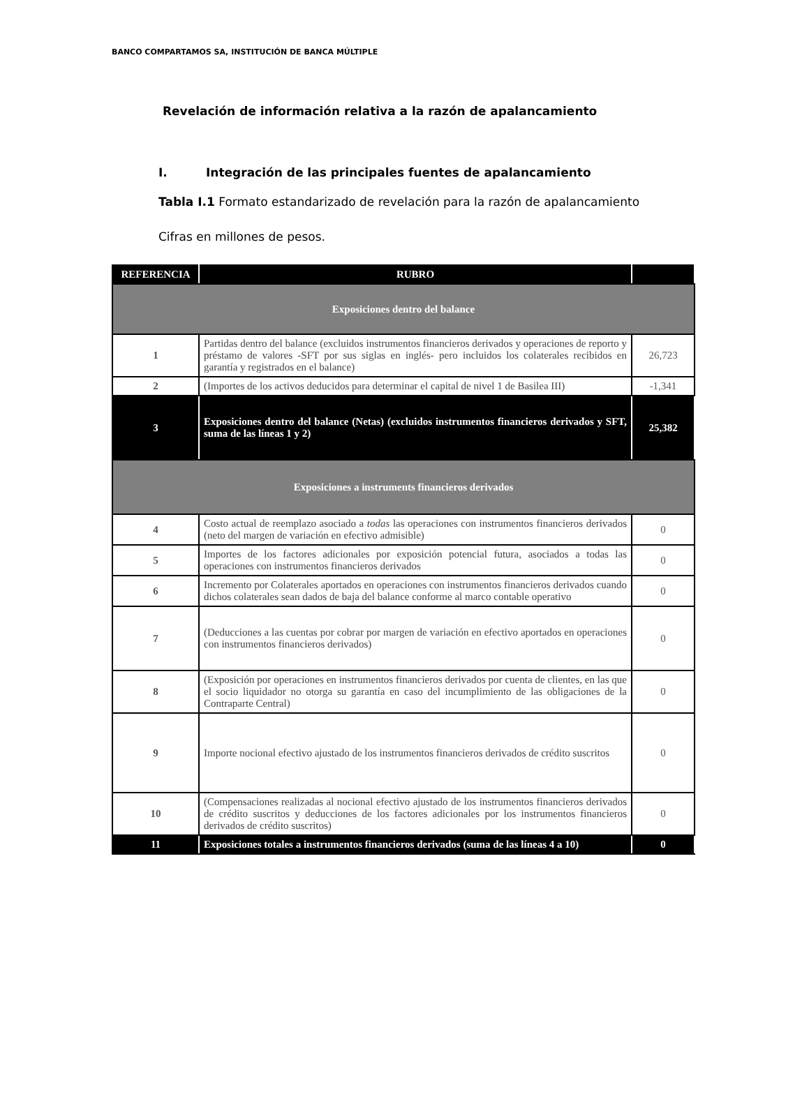BANCO COMPARTAMOS SA, INSTITUCIÓN DE BANCA MÚLTIPLE
Revelación de información relativa a la razón de apalancamiento
I. Integración de las principales fuentes de apalancamiento
Tabla I.1 Formato estandarizado de revelación para la razón de apalancamiento
Cifras en millones de pesos.
| REFERENCIA | RUBRO | |
| --- | --- | --- |
| Exposiciones dentro del balance | | |
| 1 | Partidas dentro del balance (excluidos instrumentos financieros derivados y operaciones de reporto y préstamo de valores -SFT por sus siglas en inglés- pero incluidos los colaterales recibidos en garantía y registrados en el balance) | 26,723 |
| 2 | (Importes de los activos deducidos para determinar el capital de nivel 1 de Basilea III) | -1,341 |
| 3 | Exposiciones dentro del balance (Netas) (excluidos instrumentos financieros derivados y SFT, suma de las líneas 1 y 2) | 25,382 |
| Exposiciones a instruments financieros derivados | | |
| 4 | Costo actual de reemplazo asociado a todas las operaciones con instrumentos financieros derivados (neto del margen de variación en efectivo admisible) | 0 |
| 5 | Importes de los factores adicionales por exposición potencial futura, asociados a todas las operaciones con instrumentos financieros derivados | 0 |
| 6 | Incremento por Colaterales aportados en operaciones con instrumentos financieros derivados cuando dichos colaterales sean dados de baja del balance conforme al marco contable operativo | 0 |
| 7 | (Deducciones a las cuentas por cobrar por margen de variación en efectivo aportados en operaciones con instrumentos financieros derivados) | 0 |
| 8 | (Exposición por operaciones en instrumentos financieros derivados por cuenta de clientes, en las que el socio liquidador no otorga su garantía en caso del incumplimiento de las obligaciones de la Contraparte Central) | 0 |
| 9 | Importe nocional efectivo ajustado de los instrumentos financieros derivados de crédito suscritos | 0 |
| 10 | (Compensaciones realizadas al nocional efectivo ajustado de los instrumentos financieros derivados de crédito suscritos y deducciones de los factores adicionales por los instrumentos financieros derivados de crédito suscritos) | 0 |
| 11 | Exposiciones totales a instrumentos financieros derivados (suma de las líneas 4 a 10) | 0 |